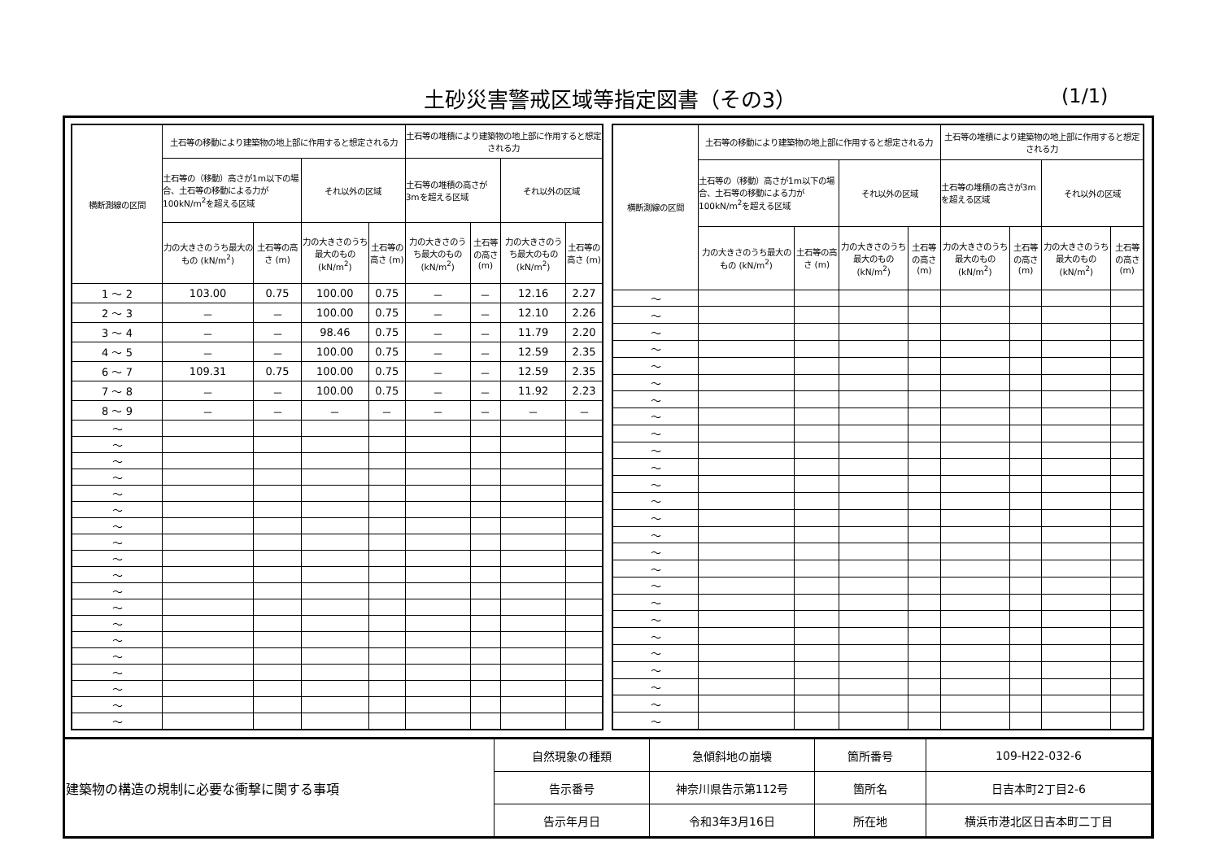土砂災害警戒区域等指定図書（その3） (1/1)
| 横断測線の区間 | 土石等の移動により建築物の地上部に作用すると想定される力 | | | | 土石等の堆積により建築物の地上部に作用すると想定される力 | | | |
| --- | --- | --- | --- | --- | --- | --- | --- | --- |
| | 土石等の（移動）高さが1m以下の場合、土石等の移動による力が100kN/m<sup>2</sup>を超える区域 | | それ以外の区域 | | 土石等の堆積の高さが3mを超える区域 | | それ以外の区域 | |
| | 力の大きさのうち最大のもの (kN/m<sup>2</sup>) | 土石等の高さ (m) | 力の大きさのうち最大のもの (kN/m<sup>2</sup>) | 土石等の高さ (m) | 力の大きさのうち最大のもの (kN/m<sup>2</sup>) | 土石等の高さ (m) | 力の大きさのうち最大のもの (kN/m<sup>2</sup>) | 土石等の高さ (m) |
| 1 ～ 2 | 103.00 | 0.75 | 100.00 | 0.75 | － | － | 12.16 | 2.27 |
| 2 ～ 3 | － | － | 100.00 | 0.75 | － | － | 12.10 | 2.26 |
| 3 ～ 4 | － | － | 98.46 | 0.75 | － | － | 11.79 | 2.20 |
| 4 ～ 5 | － | － | 100.00 | 0.75 | － | － | 12.59 | 2.35 |
| 6 ～ 7 | 109.31 | 0.75 | 100.00 | 0.75 | － | － | 12.59 | 2.35 |
| 7 ～ 8 | － | － | 100.00 | 0.75 | － | － | 11.92 | 2.23 |
| 8 ～ 9 | － | － | － | － | － | － | － | － |
| ～ | | | | | | | | |
| ～ | | | | | | | | |
| ～ | | | | | | | | |
| ～ | | | | | | | | |
| ～ | | | | | | | | |
| ～ | | | | | | | | |
| ～ | | | | | | | | |
| ～ | | | | | | | | |
| ～ | | | | | | | | |
| ～ | | | | | | | | |
| ～ | | | | | | | | |
| ～ | | | | | | | | |
| ～ | | | | | | | | |
| ～ | | | | | | | | |
| ～ | | | | | | | | |
| ～ | | | | | | | | |
| ～ | | | | | | | | |
| ～ | | | | | | | | |
| ～ | | | | | | | | |
| 横断測線の区間 | 土石等の移動により建築物の地上部に作用すると想定される力 | | | | 土石等の堆積により建築物の地上部に作用すると想定される力 | | | |
| --- | --- | --- | --- | --- | --- | --- | --- | --- |
| | 土石等の（移動）高さが1m以下の場合、土石等の移動による力が100kN/m<sup>2</sup>を超える区域 | | それ以外の区域 | | 土石等の堆積の高さが3mを超える区域 | | それ以外の区域 | |
| | 力の大きさのうち最大のもの (kN/m<sup>2</sup>) | 土石等の高さ (m) | 力の大きさのうち最大のもの (kN/m<sup>2</sup>) | 土石等の高さ (m) | 力の大きさのうち最大のもの (kN/m<sup>2</sup>) | 土石等の高さ (m) | 力の大きさのうち最大のもの (kN/m<sup>2</sup>) | 土石等の高さ (m) |
| ～ | | | | | | | | |
| ～ | | | | | | | | |
| ～ | | | | | | | | |
| ～ | | | | | | | | |
| ～ | | | | | | | | |
| ～ | | | | | | | | |
| ～ | | | | | | | | |
| ～ | | | | | | | | |
| ～ | | | | | | | | |
| ～ | | | | | | | | |
| ～ | | | | | | | | |
| ～ | | | | | | | | |
| ～ | | | | | | | | |
| ～ | | | | | | | | |
| ～ | | | | | | | | |
| ～ | | | | | | | | |
| ～ | | | | | | | | |
| ～ | | | | | | | | |
| ～ | | | | | | | | |
| ～ | | | | | | | | |
| ～ | | | | | | | | |
| ～ | | | | | | | | |
| ～ | | | | | | | | |
| ～ | | | | | | | | |
| ～ | | | | | | | | |
| ～ | | | | | | | | |
| 建築物の構造の規制に必要な衝撃に関する事項 | 自然現象の種類 | 急傾斜地の崩壊 | 箇所番号 | 109-H22-032-6 |
| | 告示番号 | 神奈川県告示第112号 | 箇所名 | 日吉本町2丁目2-6 |
| | 告示年月日 | 令和3年3月16日 | 所在地 | 横浜市港北区日吉本町二丁目 |